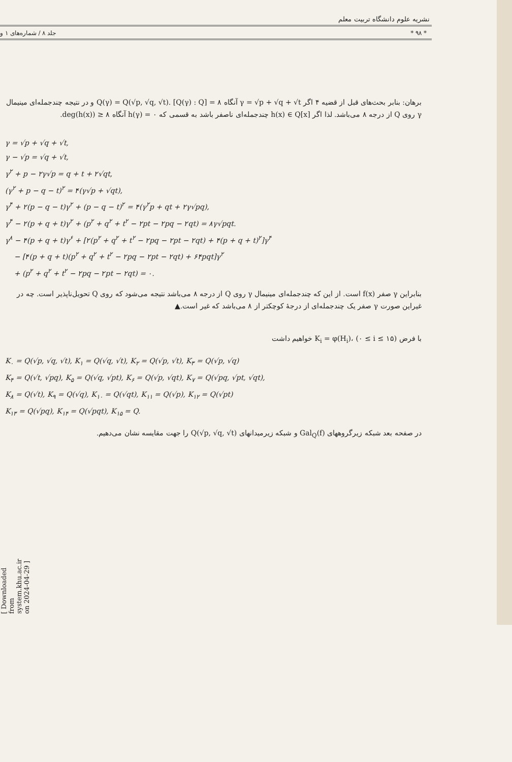نشریه علوم دانشگاه تربیت معلم
* ۹۸ * جلد ۸ / شماره‌های ۱ و
برهان: بنابر بحث‌های قبل از قضیه ۴ اگر γ = √p + √q + √t آنگاه Q(γ) = Q(√p, √q, √t). [Q(γ) : Q] = ۸ و در نتیجه چندجمله‌ای مینیمال γ روی Q از درجه ۸ می‌باشد. لذا اگر h(x) ∈ Q[x] چندجمله‌ای ناصفر باشد به قسمی که h(γ) = ۰ آنگاه deg(h(x)) ≥ ۸.
γ = √p + √q + √t,
γ − √p = √q + √t,
γ<sup>۲</sup> + p − ۲γ√p = q + t + ۲√qt,
(γ<sup>۲</sup> + p − q − t)<sup>۲</sup> = ۴(γ√p + √qt),
γ<sup>۴</sup> + ۲(p − q − t)γ<sup>۲</sup> + (p − q − t)<sup>۲</sup> = ۴(γ<sup>۲</sup>p + qt + ۲γ√pq),
γ<sup>۴</sup> − ۲(p + q + t)γ<sup>۲</sup> + (p<sup>۲</sup> + q<sup>۲</sup> + t<sup>۲</sup> − ۲pt − ۲pq − ۲qt) = ۸γ√pqt.
γ<sup>۸</sup> − ۴(p + q + t)γ<sup>۶</sup> + [۲(p<sup>۲</sup> + q<sup>۲</sup> + t<sup>۲</sup> − ۲pq − ۲pt − ۲qt) + ۴(p + q + t)<sup>۲</sup>]γ<sup>۴</sup>
− [۴(p + q + t)(p<sup>۲</sup> + q<sup>۲</sup> + t<sup>۲</sup> − ۲pq − ۲pt − ۲qt) + ۶۴pqt]γ<sup>۲</sup>
+ (p<sup>۲</sup> + q<sup>۲</sup> + t<sup>۲</sup> − ۲pq − ۲pt − ۲qt) = ۰.
بنابراین γ صفر f(x) است. از این که چندجمله‌ای مینیمال γ روی Q از درجه ۸ می‌باشد نتیجه می‌شود که روی Q تحویل‌ناپذیر است. چه در غیراین صورت γ صفر یک چندجمله‌ای از درجهٔ کوچکتر از ۸ می‌باشد که غیر است.▲
با فرض K<sub>i</sub> = φ(H<sub>i</sub>)، (۰ ≤ i ≤ ۱۵) خواهیم داشت
K<sub>۰</sub> = Q(√p, √q, √t), K<sub>۱</sub> = Q(√q, √t), K<sub>۲</sub> = Q(√p, √t), K<sub>۳</sub> = Q(√p, √q)
K<sub>۴</sub> = Q(√t, √pq), K<sub>۵</sub> = Q(√q, √pt), K<sub>۶</sub> = Q(√p, √qt), K<sub>۷</sub> = Q(√pq, √pt, √qt),
K<sub>۸</sub> = Q(√t), K<sub>۹</sub> = Q(√q), K<sub>۱۰</sub> = Q(√qt), K<sub>۱۱</sub> = Q(√p), K<sub>۱۲</sub> = Q(√pt)
K<sub>۱۳</sub> = Q(√pq), K<sub>۱۴</sub> = Q(√pqt), K<sub>۱۵</sub> = Q.
در صفحه بعد شبکه زیرگروههای Gal<sub>Q</sub>(f) و شبکه زیرمیدانهای Q(√p, √q, √t) را جهت مقایسه نشان می‌دهیم.
[ Downloaded from system.khu.ac.ir on 2024-04-29 ]